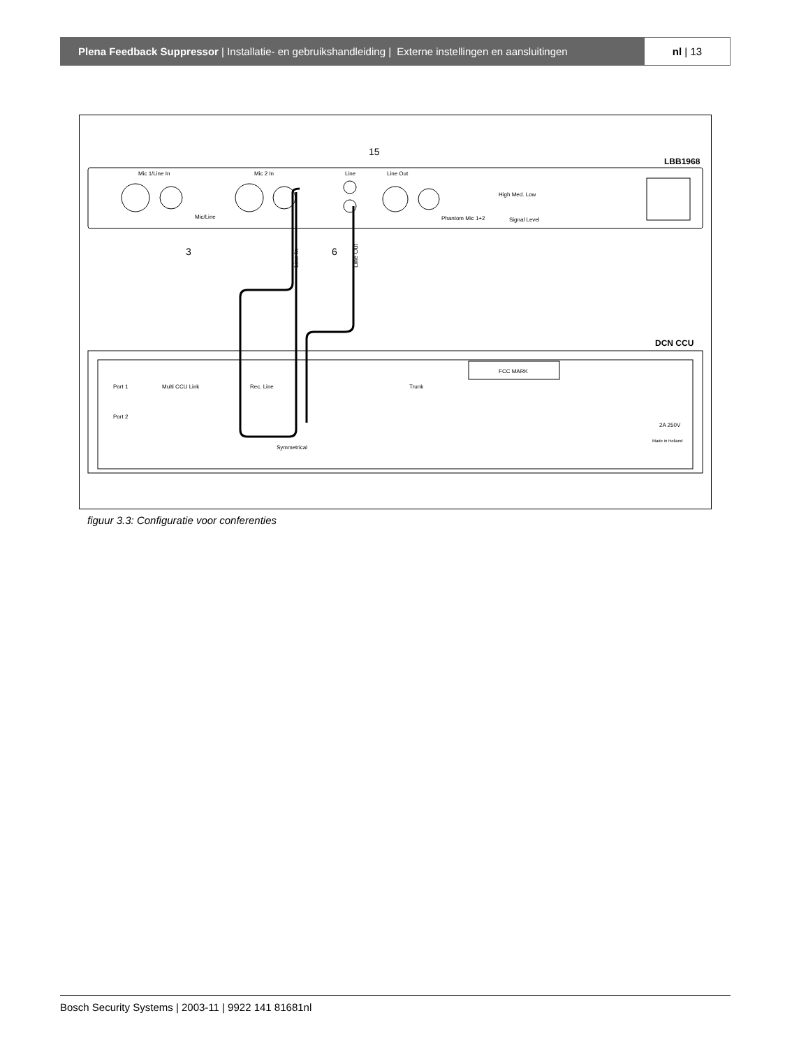Plena Feedback Suppressor | Installatie- en gebruikshandleiding | Externe instellingen en aansluitingen
nl | 13
LBB1968
Mic 1/Line In
Mic 2 In
Line
Line Out
High Med. Low
Phantom Mic 1+2
Signal Level
Mic/Line
15
3
6
Line In
Line Out
DCN CCU
FCC MARK
Port 1
Port 2
Multi CCU Link
Rec. Line
Trunk
Symmetrical
Made in Holland
2A 250V
figuur 3.3: Configuratie voor conferenties
Bosch Security Systems | 2003-11 | 9922 141 81681nl